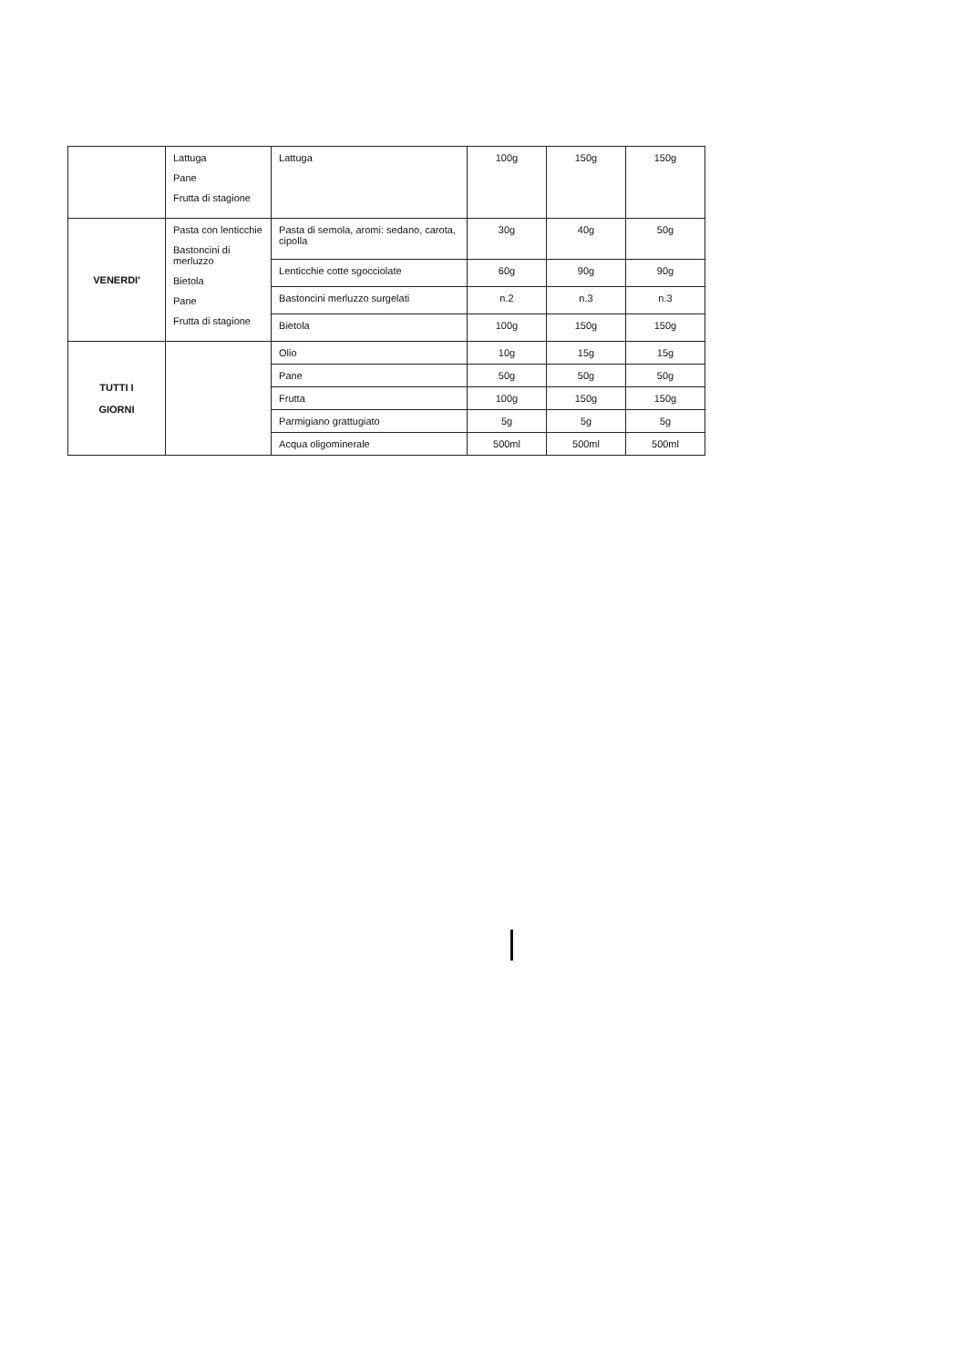| | Lattuga Pane Frutta di stagione | Lattuga | 100g | 150g | 150g |
| VENERDI' | Pasta con lenticchie Bastoncini di merluzzo Bietola Pane Frutta di stagione | Pasta di semola, aromi: sedano, carota, cipolla | 30g | 40g | 50g |
| | | Lenticchie cotte sgocciolate | 60g | 90g | 90g |
| | | Bastoncini merluzzo surgelati | n.2 | n.3 | n.3 |
| | | Bietola | 100g | 150g | 150g |
| TUTTI I GIORNI | | Olio | 10g | 15g | 15g |
| | | Pane | 50g | 50g | 50g |
| | | Frutta | 100g | 150g | 150g |
| | | Parmigiano grattugiato | 5g | 5g | 5g |
| | | Acqua oligominerale | 500ml | 500ml | 500ml |